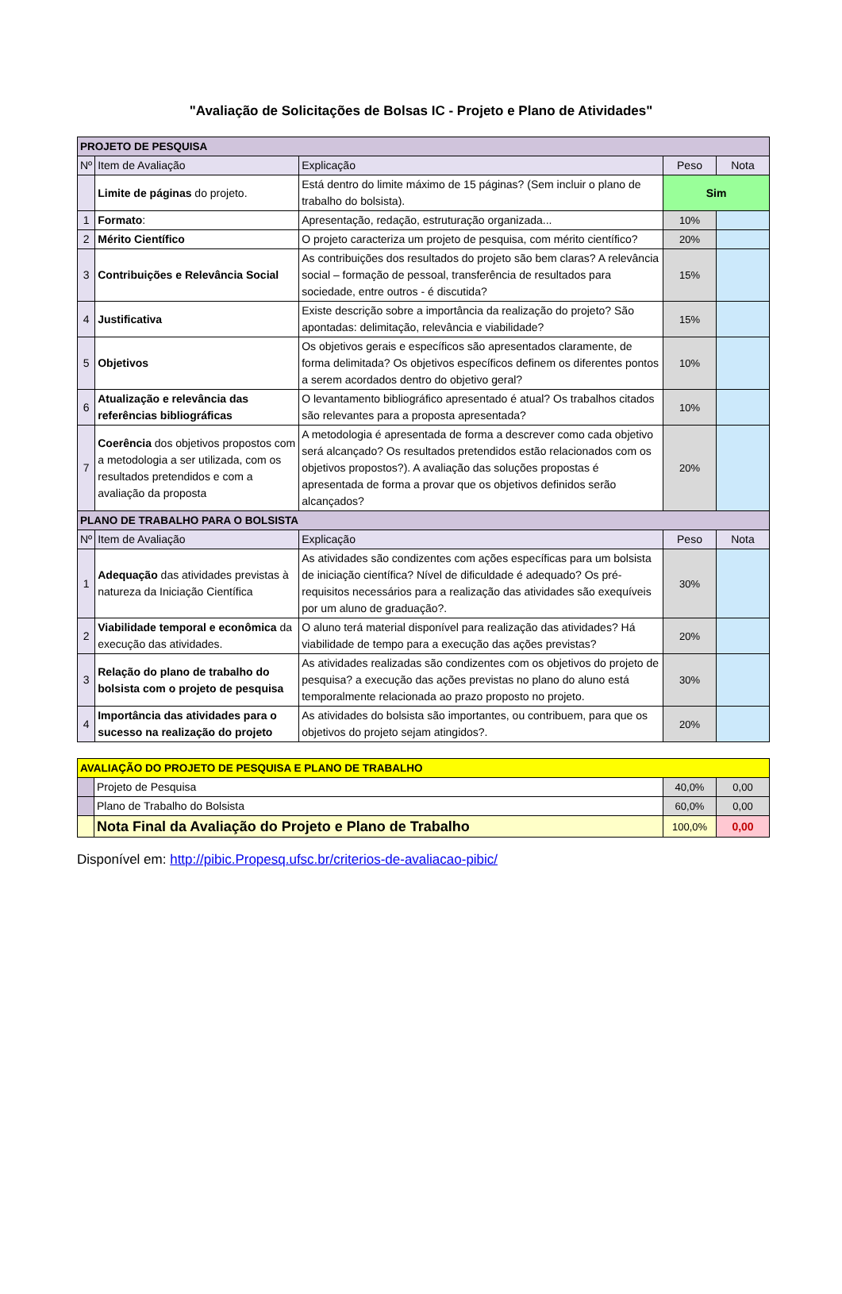"Avaliação de Solicitações de Bolsas IC - Projeto e Plano de Atividades"
| PROJETO DE PESQUISA | | | | |
| Nº | Item de Avaliação | Explicação | Peso | Nota |
| | Limite de páginas do projeto. | Está dentro do limite máximo de 15 páginas? (Sem incluir o plano de trabalho do bolsista). | Sim | |
| 1 | Formato : | Apresentação, redação, estruturação organizada... | 10% | |
| 2 | Mérito Científico | O projeto caracteriza um projeto de pesquisa, com mérito científico? | 20% | |
| 3 | Contribuições e Relevância Social | As contribuições dos resultados do projeto são bem claras? A relevância social – formação de pessoal, transferência de resultados para sociedade, entre outros - é discutida? | 15% | |
| 4 | Justificativa | Existe descrição sobre a importância da realização do projeto? São apontadas: delimitação, relevância e viabilidade? | 15% | |
| 5 | Objetivos | Os objetivos gerais e específicos são apresentados claramente, de forma delimitada? Os objetivos específicos definem os diferentes pontos a serem acordados dentro do objetivo geral? | 10% | |
| 6 | Atualização e relevância das referências bibliográficas | O levantamento bibliográfico apresentado é atual? Os trabalhos citados são relevantes para a proposta apresentada? | 10% | |
| 7 | Coerência dos objetivos propostos com a metodologia a ser utilizada, com os resultados pretendidos e com a avaliação da proposta | A metodologia é apresentada de forma a descrever como cada objetivo será alcançado? Os resultados pretendidos estão relacionados com os objetivos propostos?). A avaliação das soluções propostas é apresentada de forma a provar que os objetivos definidos serão alcançados? | 20% | |
| PLANO DE TRABALHO PARA O BOLSISTA | | | | |
| Nº | Item de Avaliação | Explicação | Peso | Nota |
| 1 | Adequação das atividades previstas à natureza da Iniciação Científica | As atividades são condizentes com ações específicas para um bolsista de iniciação científica? Nível de dificuldade é adequado? Os pré-requisitos necessários para a realização das atividades são exequíveis por um aluno de graduação?. | 30% | |
| 2 | Viabilidade temporal e econômica da execução das atividades. | O aluno terá material disponível para realização das atividades? Há viabilidade de tempo para a execução das ações previstas? | 20% | |
| 3 | Relação do plano de trabalho do bolsista com o projeto de pesquisa | As atividades realizadas são condizentes com os objetivos do projeto de pesquisa? a execução das ações previstas no plano do aluno está temporalmente relacionada ao prazo proposto no projeto. | 30% | |
| 4 | Importância das atividades para o sucesso na realização do projeto | As atividades do bolsista são importantes, ou contribuem, para que os objetivos do projeto sejam atingidos?. | 20% | |
| AVALIAÇÃO DO PROJETO DE PESQUISA E PLANO DE TRABALHO | | | |
| | Projeto de Pesquisa | 40,0% | 0,00 |
| | Plano de Trabalho do Bolsista | 60,0% | 0,00 |
| | Nota Final da Avaliação do Projeto e Plano de Trabalho | 100,0% | 0,00 |
Disponível em: http://pibic.Propesq.ufsc.br/criterios-de-avaliacao-pibic/